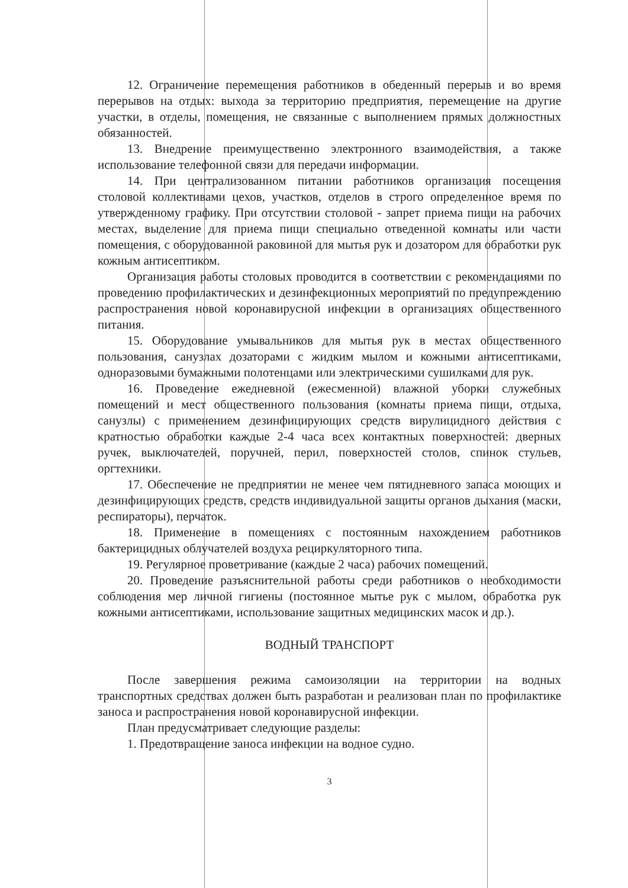12. Ограничение перемещения работников в обеденный перерыв и во время перерывов на отдых: выхода за территорию предприятия, перемещение на другие участки, в отделы, помещения, не связанные с выполнением прямых должностных обязанностей.
13. Внедрение преимущественно электронного взаимодействия, а также использование телефонной связи для передачи информации.
14. При централизованном питании работников организация посещения столовой коллективами цехов, участков, отделов в строго определенное время по утвержденному графику. При отсутствии столовой - запрет приема пищи на рабочих местах, выделение для приема пищи специально отведенной комнаты или части помещения, с оборудованной раковиной для мытья рук и дозатором для обработки рук кожным антисептиком.
Организация работы столовых проводится в соответствии с рекомендациями по проведению профилактических и дезинфекционных мероприятий по предупреждению распространения новой коронавирусной инфекции в организациях общественного питания.
15. Оборудование умывальников для мытья рук в местах общественного пользования, санузлах дозаторами с жидким мылом и кожными антисептиками, одноразовыми бумажными полотенцами или электрическими сушилками для рук.
16. Проведение ежедневной (ежесменной) влажной уборки служебных помещений и мест общественного пользования (комнаты приема пищи, отдыха, санузлы) с применением дезинфицирующих средств вирулицидного действия с кратностью обработки каждые 2-4 часа всех контактных поверхностей: дверных ручек, выключателей, поручней, перил, поверхностей столов, спинок стульев, оргтехники.
17. Обеспечение не предприятии не менее чем пятидневного запаса моющих и дезинфицирующих средств, средств индивидуальной защиты органов дыхания (маски, респираторы), перчаток.
18. Применение в помещениях с постоянным нахождением работников бактерицидных облучателей воздуха рециркуляторного типа.
19. Регулярное проветривание (каждые 2 часа) рабочих помещений.
20. Проведение разъяснительной работы среди работников о необходимости соблюдения мер личной гигиены (постоянное мытье рук с мылом, обработка рук кожными антисептиками, использование защитных медицинских масок и др.).
ВОДНЫЙ ТРАНСПОРТ
После завершения режима самоизоляции на территории на водных транспортных средствах должен быть разработан и реализован план по профилактике заноса и распространения новой коронавирусной инфекции.
План предусматривает следующие разделы:
1. Предотвращение заноса инфекции на водное судно.
3